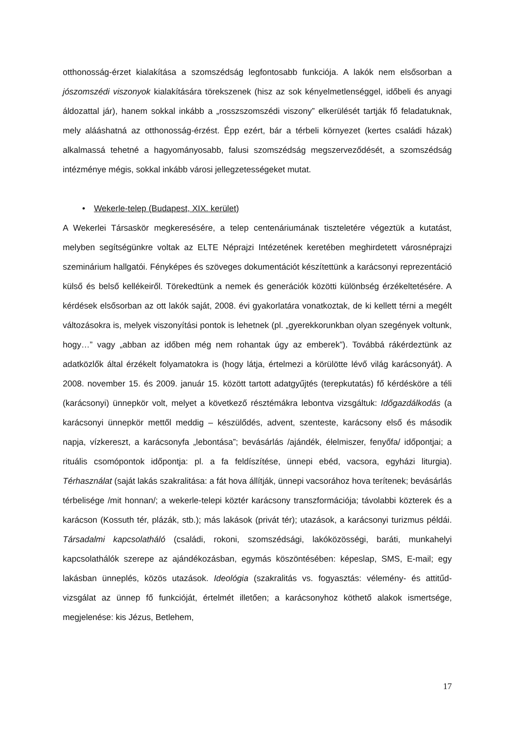otthonosság-érzet kialakítása a szomszédság legfontosabb funkciója. A lakók nem elsősorban a jószomszédi viszonyok kialakítására törekszenek (hisz az sok kényelmetlenséggel, időbeli és anyagi áldozattal jár), hanem sokkal inkább a „rosszszomszédi viszony” elkerülését tartják fő feladatuknak, mely alááshatná az otthonosság-érzést. Épp ezért, bár a térbeli környezet (kertes családi házak) alkalmassá tehetné a hagyományosabb, falusi szomszédság megszerveződését, a szomszédság intézménye mégis, sokkal inkább városi jellegzetességeket mutat.
• Wekerle-telep (Budapest, XIX. kerület)
A Wekerlei Társaskör megkeresésére, a telep centenáriumának tiszteletére végeztük a kutatást, melyben segítségünkre voltak az ELTE Néprajzi Intézetének keretében meghirdetett városnéprajzi szeminárium hallgatói. Fényképes és szöveges dokumentációt készítettünk a karácsonyi reprezentáció külső és belső kellékeiről. Törekedtünk a nemek és generációk közötti különbség érzékeltetésére. A kérdések elsősorban az ott lakók saját, 2008. évi gyakorlatára vonatkoztak, de ki kellett térni a megélt változásokra is, melyek viszonyítási pontok is lehetnek (pl. „gyerekkorunkban olyan szegények voltunk, hogy…” vagy „abban az időben még nem rohantak úgy az emberek”). Továbbá rákérdeztünk az adatközlők által érzékelt folyamatokra is (hogy látja, értelmezi a körülötte lévő világ karácsonyát). A 2008. november 15. és 2009. január 15. között tartott adatgyűjtés (terepkutatás) fő kérdésköre a téli (karácsonyi) ünnepkör volt, melyet a következő résztémákra lebontva vizsgáltuk: Időgazdálkodás (a karácsonyi ünnepkör mettől meddig – készülődés, advent, szenteste, karácsony első és második napja, vízkereszt, a karácsonyfa „lebontása”; bevásárlás /ajándék, élelmiszer, fenyőfa/ időpontjai; a rituális csomópontok időpontja: pl. a fa feldíszítése, ünnepi ebéd, vacsora, egyházi liturgia). Térhasználat (saját lakás szakralitása: a fát hova állítják, ünnepi vacsorához hova terítenek; bevásárlás térbelisége /mit honnan/; a wekerle-telepi köztér karácsony transzformációja; távolabbi közterek és a karácson (Kossuth tér, plázák, stb.); más lakások (privát tér); utazások, a karácsonyi turizmus példái. Társadalmi kapcsolatháló (családi, rokoni, szomszédsági, lakóközösségi, baráti, munkahelyi kapcsolathálók szerepe az ajándékozásban, egymás köszöntésében: képeslap, SMS, E-mail; egy lakásban ünneplés, közös utazások. Ideológia (szakralitás vs. fogyasztás: vélemény- és attitűd-vizsgálat az ünnep fő funkcióját, értelmét illetően; a karácsonyhoz köthető alakok ismertsége, megjelenése: kis Jézus, Betlehem,
17